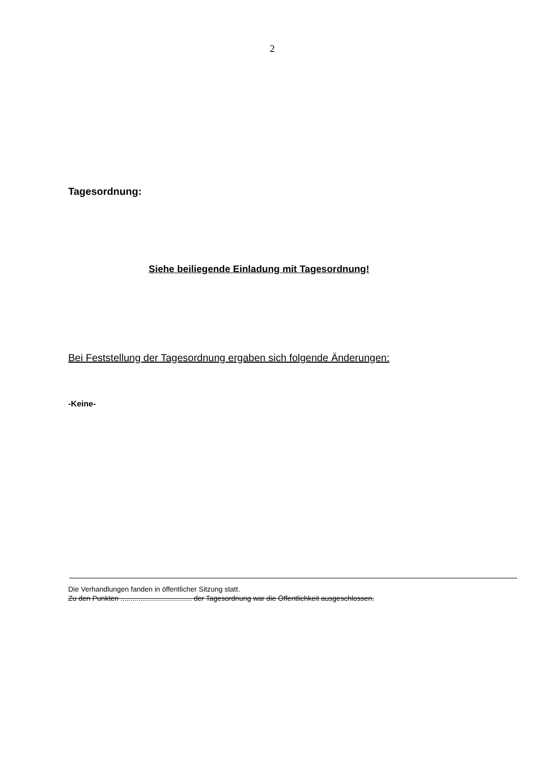2
Tagesordnung:
Siehe beiliegende Einladung mit Tagesordnung!
Bei Feststellung der Tagesordnung ergaben sich folgende Änderungen:
-Keine-
Die Verhandlungen fanden in öffentlicher Sitzung statt.
Zu den Punkten .................................... der Tagesordnung war die Öffentlichkeit ausgeschlossen.